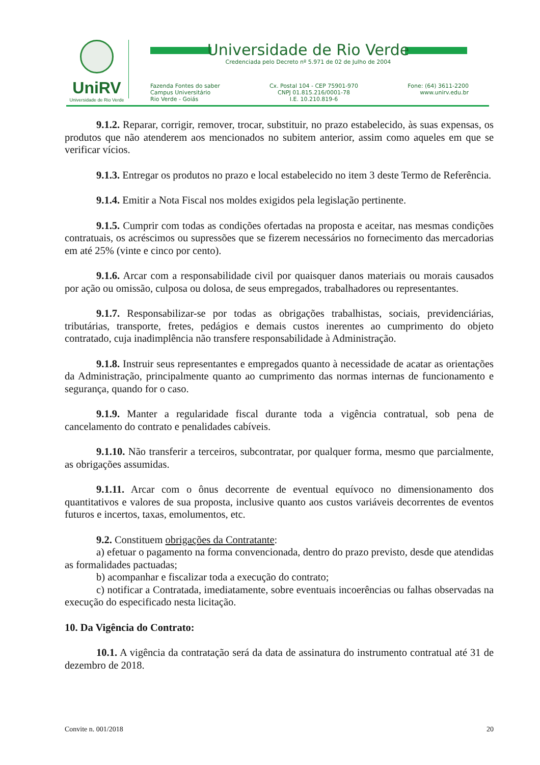UniRV
Universidade de Rio Verde
Universidade de Rio Verde
Credenciada pelo Decreto nº 5.971 de 02 de Julho de 2004
Fazenda Fontes do saber
Campus Universitário
Rio Verde - Goiás
Cx. Postal 104 - CEP 75901-970
CNPJ 01.815.216/0001-78
I.E. 10.210.819-6
Fone: (64) 3611-2200
www.unirv.edu.br
9.1.2. Reparar, corrigir, remover, trocar, substituir, no prazo estabelecido, às suas expensas, os produtos que não atenderem aos mencionados no subitem anterior, assim como aqueles em que se verificar vícios.
9.1.3. Entregar os produtos no prazo e local estabelecido no item 3 deste Termo de Referência.
9.1.4. Emitir a Nota Fiscal nos moldes exigidos pela legislação pertinente.
9.1.5. Cumprir com todas as condições ofertadas na proposta e aceitar, nas mesmas condições contratuais, os acréscimos ou supressões que se fizerem necessários no fornecimento das mercadorias em até 25% (vinte e cinco por cento).
9.1.6. Arcar com a responsabilidade civil por quaisquer danos materiais ou morais causados por ação ou omissão, culposa ou dolosa, de seus empregados, trabalhadores ou representantes.
9.1.7. Responsabilizar-se por todas as obrigações trabalhistas, sociais, previdenciárias, tributárias, transporte, fretes, pedágios e demais custos inerentes ao cumprimento do objeto contratado, cuja inadimplência não transfere responsabilidade à Administração.
9.1.8. Instruir seus representantes e empregados quanto à necessidade de acatar as orientações da Administração, principalmente quanto ao cumprimento das normas internas de funcionamento e segurança, quando for o caso.
9.1.9. Manter a regularidade fiscal durante toda a vigência contratual, sob pena de cancelamento do contrato e penalidades cabíveis.
9.1.10. Não transferir a terceiros, subcontratar, por qualquer forma, mesmo que parcialmente, as obrigações assumidas.
9.1.11. Arcar com o ônus decorrente de eventual equívoco no dimensionamento dos quantitativos e valores de sua proposta, inclusive quanto aos custos variáveis decorrentes de eventos futuros e incertos, taxas, emolumentos, etc.
9.2. Constituem obrigações da Contratante:
a) efetuar o pagamento na forma convencionada, dentro do prazo previsto, desde que atendidas as formalidades pactuadas;
b) acompanhar e fiscalizar toda a execução do contrato;
c) notificar a Contratada, imediatamente, sobre eventuais incoerências ou falhas observadas na execução do especificado nesta licitação.
10. Da Vigência do Contrato:
10.1. A vigência da contratação será da data de assinatura do instrumento contratual até 31 de dezembro de 2018.
Convite n. 001/2018 20